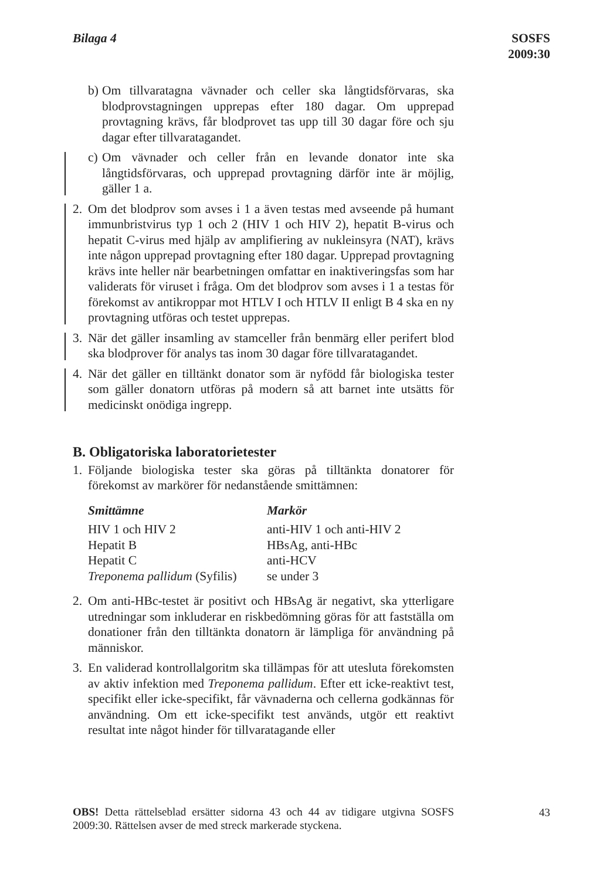Bilaga 4 SOSFS
2009:30
b)
Om tillvaratagna vävnader och celler ska långtidsförvaras, ska blodprovstagningen upprepas efter 180 dagar. Om upprepad provtagning krävs, får blodprovet tas upp till 30 dagar före och sju dagar efter tillvaratagandet.
c)
Om vävnader och celler från en levande donator inte ska långtidsförvaras, och upprepad provtagning därför inte är möjlig, gäller 1 a.
2. Om det blodprov som avses i 1 a även testas med avseende på humant immunbristvirus typ 1 och 2 (HIV 1 och HIV 2), hepatit B-virus och hepatit C-virus med hjälp av amplifiering av nukleinsyra (NAT), krävs inte någon upprepad provtagning efter 180 dagar. Upprepad provtagning krävs inte heller när bearbetningen omfattar en inaktiveringsfas som har validerats för viruset i fråga. Om det blodprov som avses i 1 a testas för förekomst av antikroppar mot HTLV I och HTLV II enligt B 4 ska en ny provtagning utföras och testet upprepas.
3. När det gäller insamling av stamceller från benmärg eller perifert blod ska blodprover för analys tas inom 30 dagar före tillvaratagandet.
4. När det gäller en tilltänkt donator som är nyfödd får biologiska tester som gäller donatorn utföras på modern så att barnet inte utsätts för medicinskt onödiga ingrepp.
B. Obligatoriska laboratorietester
1. Följande biologiska tester ska göras på tilltänkta donatorer för förekomst av markörer för nedanstående smittämnen:
| Smittämne | Markör |
| --- | --- |
| HIV 1 och HIV 2 | anti-HIV 1 och anti-HIV 2 |
| Hepatit B | HBsAg, anti-HBc |
| Hepatit C | anti-HCV |
| Treponema pallidum (Syfilis) | se under 3 |
2. Om anti-HBc-testet är positivt och HBsAg är negativt, ska ytterligare utredningar som inkluderar en riskbedömning göras för att fastställa om donationer från den tilltänkta donatorn är lämpliga för användning på människor.
3. En validerad kontrollalgoritm ska tillämpas för att utesluta förekomsten av aktiv infektion med Treponema pallidum. Efter ett icke-reaktivt test, specifikt eller icke-specifikt, får vävnaderna och cellerna godkännas för användning. Om ett icke-specifikt test används, utgör ett reaktivt resultat inte något hinder för tillvaratagande eller
OBS! Detta rättelseblad ersätter sidorna 43 och 44 av tidigare utgivna SOSFS 2009:30. Rättelsen avser de med streck markerade styckena.
43